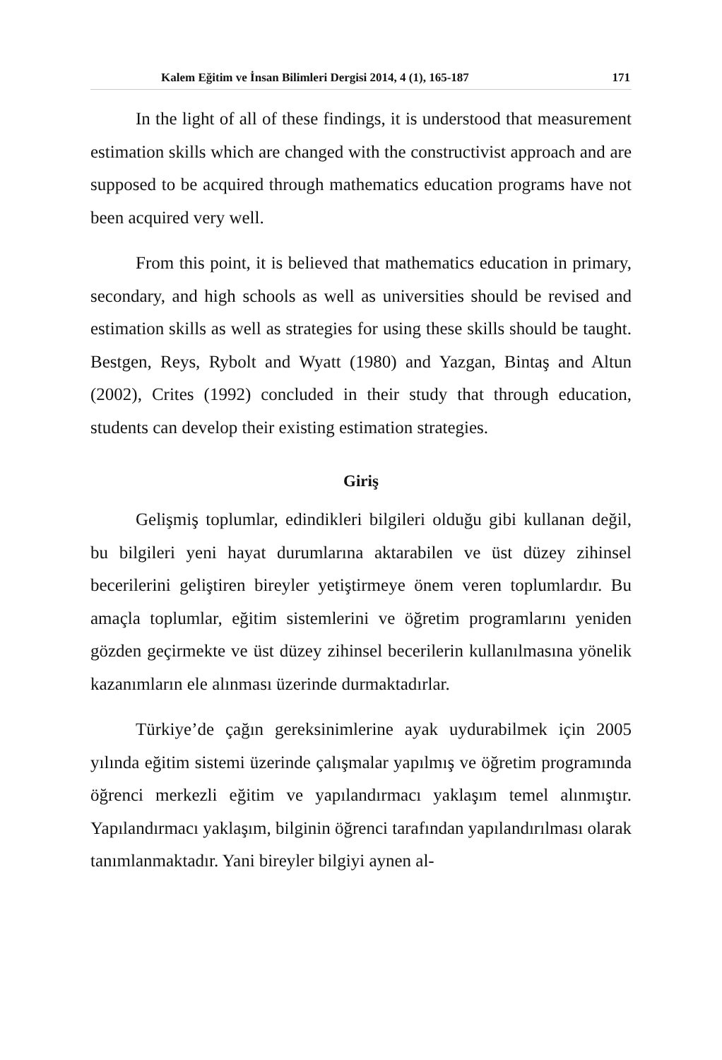Kalem Eğitim ve İnsan Bilimleri Dergisi 2014, 4 (1), 165-187 171
In the light of all of these findings, it is understood that measurement estimation skills which are changed with the constructivist approach and are supposed to be acquired through mathematics education programs have not been acquired very well.
From this point, it is believed that mathematics education in primary, secondary, and high schools as well as universities should be revised and estimation skills as well as strategies for using these skills should be taught. Bestgen, Reys, Rybolt and Wyatt (1980) and Yazgan, Bintaş and Altun (2002), Crites (1992) concluded in their study that through education, students can develop their existing estimation strategies.
Giriş
Gelişmiş toplumlar, edindikleri bilgileri olduğu gibi kullanan değil, bu bilgileri yeni hayat durumlarına aktarabilen ve üst düzey zihinsel becerilerini geliştiren bireyler yetiştirmeye önem veren toplumlardır. Bu amaçla toplumlar, eğitim sistemlerini ve öğretim programlarını yeniden gözden geçirmekte ve üst düzey zihinsel becerilerin kullanılmasına yönelik kazanımların ele alınması üzerinde durmaktadırlar.
Türkiye’de çağın gereksinimlerine ayak uydurabilmek için 2005 yılında eğitim sistemi üzerinde çalışmalar yapılmış ve öğretim programında öğrenci merkezli eğitim ve yapılandırmacı yaklaşım temel alınmıştır. Yapılandırmacı yaklaşım, bilginin öğrenci tarafından yapılandırılması olarak tanımlanmaktadır. Yani bireyler bilgiyi aynen al-